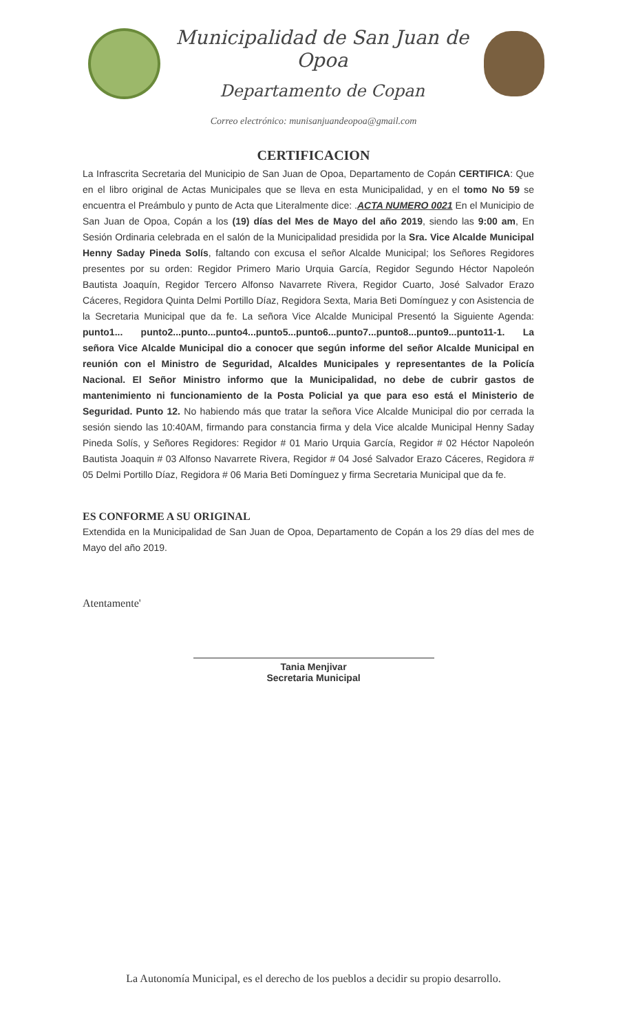Municipalidad de San Juan de Opoa
Departamento de Copan
Correo electrónico: munisanjuandeopoa@gmail.com
CERTIFICACION
La Infrascrita Secretaria del Municipio de San Juan de Opoa, Departamento de Copán CERTIFICA: Que en el libro original de Actas Municipales que se lleva en esta Municipalidad, y en el tomo No 59 se encuentra el Preámbulo y punto de Acta que Literalmente dice: .ACTA NUMERO 0021 En el Municipio de San Juan de Opoa, Copán a los (19) días del Mes de Mayo del año 2019, siendo las 9:00 am, En Sesión Ordinaria celebrada en el salón de la Municipalidad presidida por la Sra. Vice Alcalde Municipal Henny Saday Pineda Solís, faltando con excusa el señor Alcalde Municipal; los Señores Regidores presentes por su orden: Regidor Primero Mario Urquia García, Regidor Segundo Héctor Napoleón Bautista Joaquín, Regidor Tercero Alfonso Navarrete Rivera, Regidor Cuarto, José Salvador Erazo Cáceres, Regidora Quinta Delmi Portillo Díaz, Regidora Sexta, Maria Beti Domínguez y con Asistencia de la Secretaria Municipal que da fe. La señora Vice Alcalde Municipal Presentó la Siguiente Agenda: punto1... punto2...punto...punto4...punto5...punto6...punto7...punto8...punto9...punto11-1. La señora Vice Alcalde Municipal dio a conocer que según informe del señor Alcalde Municipal en reunión con el Ministro de Seguridad, Alcaldes Municipales y representantes de la Policía Nacional. El Señor Ministro informo que la Municipalidad, no debe de cubrir gastos de mantenimiento ni funcionamiento de la Posta Policial ya que para eso está el Ministerio de Seguridad. Punto 12. No habiendo más que tratar la señora Vice Alcalde Municipal dio por cerrada la sesión siendo las 10:40AM, firmando para constancia firma y dela Vice alcalde Municipal Henny Saday Pineda Solís, y Señores Regidores: Regidor # 01 Mario Urquia García, Regidor # 02 Héctor Napoleón Bautista Joaquin # 03 Alfonso Navarrete Rivera, Regidor # 04 José Salvador Erazo Cáceres, Regidora # 05 Delmi Portillo Díaz, Regidora # 06 Maria Beti Domínguez y firma Secretaria Municipal que da fe.
ES CONFORME A SU ORIGINAL
Extendida en la Municipalidad de San Juan de Opoa, Departamento de Copán a los 29 días del mes de Mayo del año 2019.
Atentamente'
Tania Menjivar
Secretaria Municipal
La Autonomía Municipal, es el derecho de los pueblos a decidir su propio desarrollo.